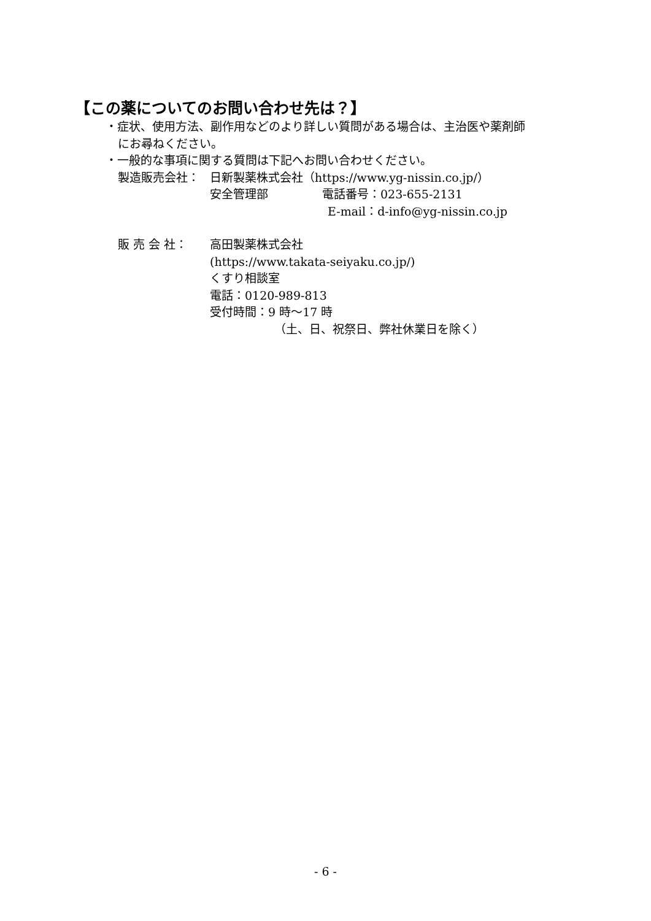【この薬についてのお問い合わせ先は？】
・症状、使用方法、副作用などのより詳しい質問がある場合は、主治医や薬剤師
にお尋ねください。
・一般的な事項に関する質問は下記へお問い合わせください。
製造販売会社： 日新製薬株式会社（https://www.yg-nissin.co.jp/）
安全管理部 電話番号：023-655-2131
E-mail：d-info@yg-nissin.co.jp
販 売 会 社： 高田製薬株式会社
(https://www.takata-seiyaku.co.jp/)
くすり相談室
電話：0120-989-813
受付時間：9 時～17 時
（土、日、祝祭日、弊社休業日を除く）
- 6 -